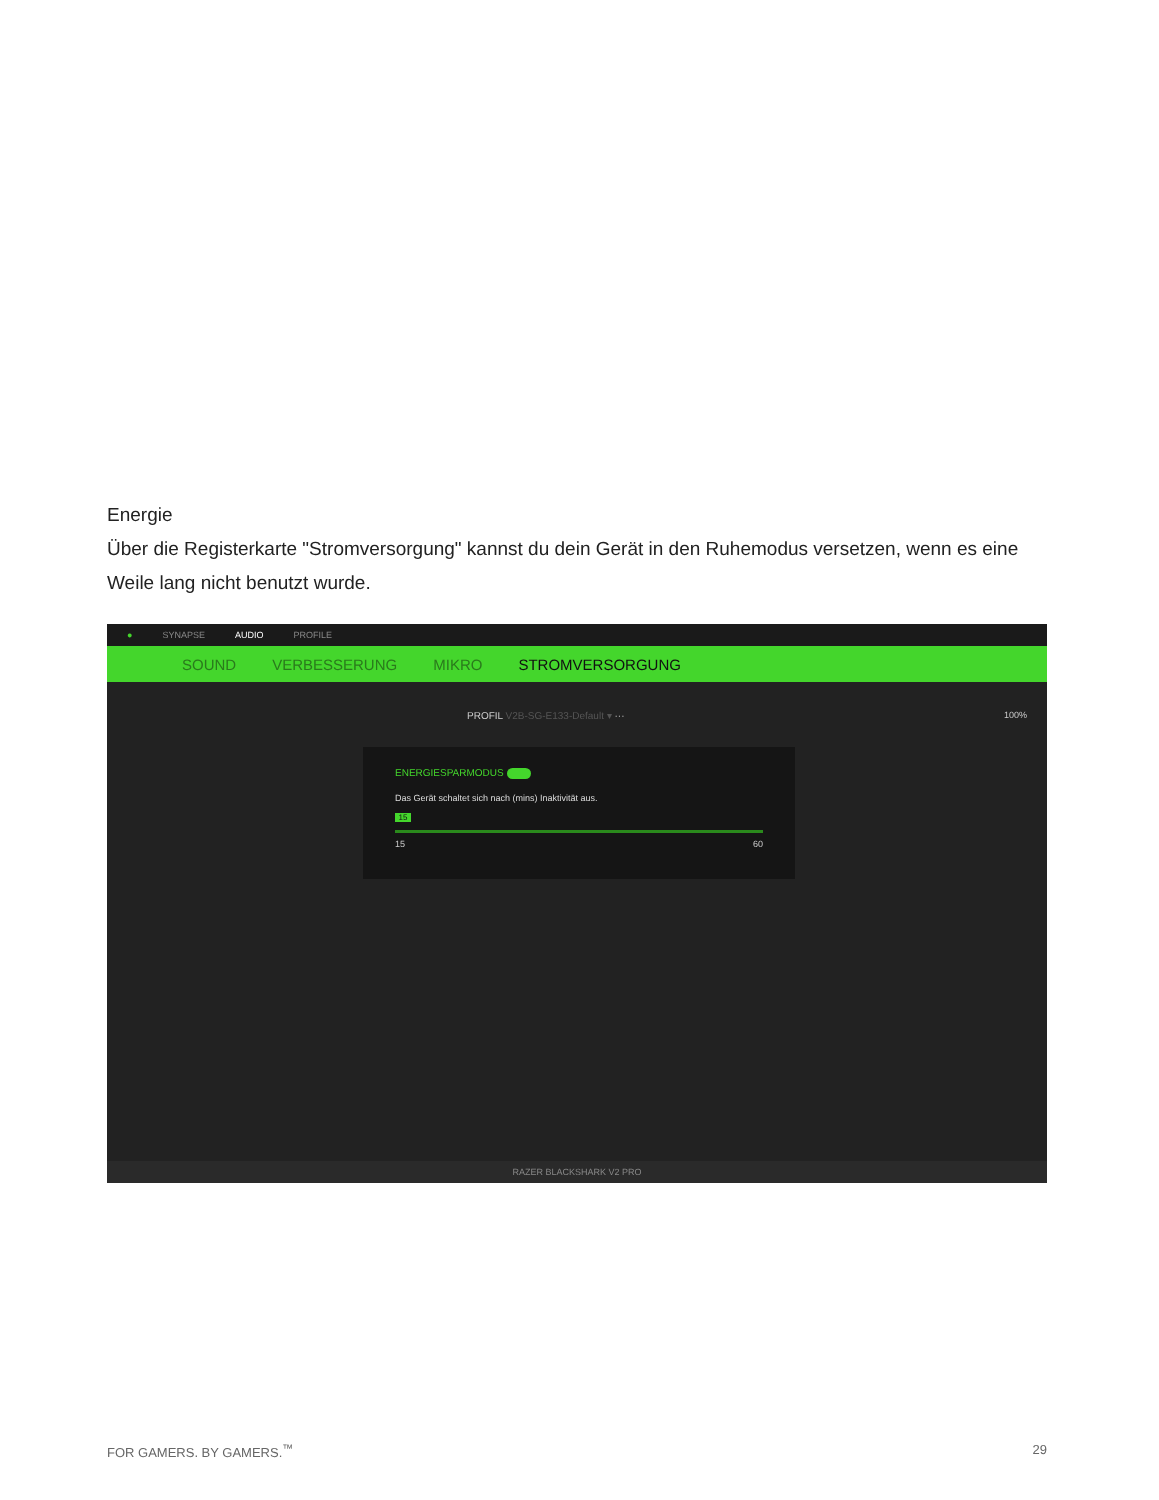Energie
Über die Registerkarte "Stromversorgung" kannst du dein Gerät in den Ruhemodus versetzen, wenn es eine Weile lang nicht benutzt wurde.
● SYNAPSE AUDIO PROFILE
SOUND VERBESSERUNG MIKRO STROMVERSORGUNG
PROFIL V2B-SG-E133-Default ▾ ···
100%
ENERGIESPARMODUS
Das Gerät schaltet sich nach (mins) Inaktivität aus.
15
15 60
RAZER BLACKSHARK V2 PRO
FOR GAMERS. BY GAMERS.<sup>™</sup> 29